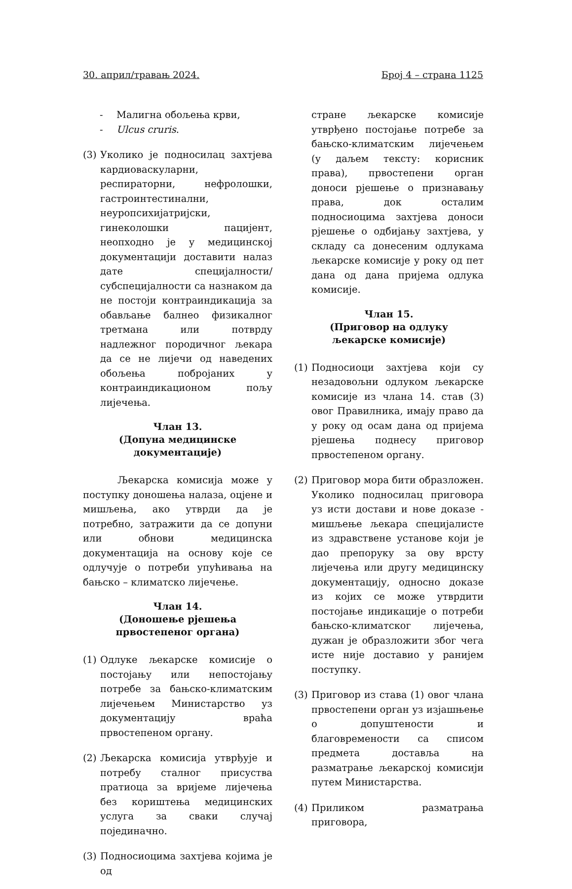30. април/травањ 2024. Број 4 – страна 1125
- Малигна обољења крви,
- Ulcus cruris.
(3) Уколико је подносилац захтјева кардиоваскуларни, респираторни, нефролошки, гастроинтестинални, неуропсихијатријски, гинеколошки пацијент, неопходно је у медицинској документацији доставити налаз дате специјалности/субспецијалности са назнаком да не постоји контраиндикација за обављање балнео физикалног третмана или потврду надлежног породичног љекара да се не лијечи од наведених обољења побројаних у контраиндикационом пољу лијечења.
Члан 13.
(Допуна медицинске документације)
Љекарска комисија може у поступку доношења налаза, оцјене и мишљења, ако утврди да је потребно, затражити да се допуни или обнови медицинска документација на основу које се одлучује о потреби упућивања на бањско – климатско лијечење.
Члан 14.
(Доношење рјешења
првостепеног органа)
(1) Одлуке љекарске комисије о постојању или непостојању потребе за бањско-климатским лијечењем Министарство уз документацију враћа првостепеном органу.
(2) Љекарска комисија утврђује и потребу сталног присуства пратиоца за вријеме лијечења без кориштења медицинских услуга за сваки случај појединачно.
(3) Подносиоцима захтјева којима је од
стране љекарске комисије утврђено постојање потребе за бањско-климатским лијечењем (у даљем тексту: корисник права), првостепени орган доноси рјешење о признавању права, док осталим подносиоцима захтјева доноси рјешење о одбијању захтјева, у складу са донесеним одлукама љекарске комисије у року од пет дана од дана пријема одлука комисије.
Члан 15.
(Приговор на одлуку
љекарске комисије)
(1) Подносиоци захтјева који су незадовољни одлуком љекарске комисије из члана 14. став (3) овог Правилника, имају право да у року од осам дана од пријема рјешења поднесу приговор првостепеном органу.
(2) Приговор мора бити образложен. Уколико подносилац приговора уз исти достави и нове доказе - мишљење љекара специјалисте из здравствене установе који је дао препоруку за ову врсту лијечења или другу медицинску документацију, односно доказе из којих се може утврдити постојање индикације о потреби бањско-климатског лијечења, дужан је образложити због чега исте није доставио у ранијем поступку.
(3) Приговор из става (1) овог члана првостепени орган уз изјашњење о допуштености и благовремености са списом предмета доставља на разматрање љекарској комисији путем Министарства.
(4) Приликом разматрања приговора,